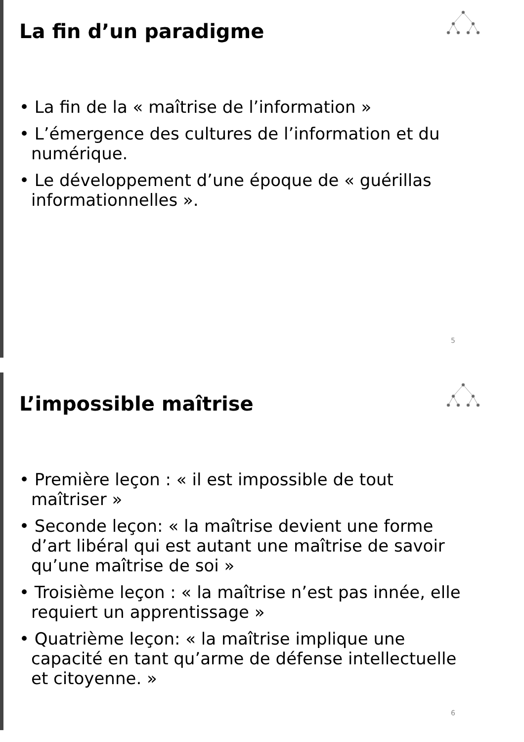La fin d’un paradigme
• La fin de la « maîtrise de l’information »
• L’émergence des cultures de l’information et du numérique.
• Le développement d’une époque de « guérillas informationnelles ».
5
L’impossible maîtrise
• Première leçon : « il est impossible de tout maîtriser »
• Seconde leçon: « la maîtrise devient une forme d’art libéral qui est autant une maîtrise de savoir qu’une maîtrise de soi »
• Troisième leçon : « la maîtrise n’est pas innée, elle requiert un apprentissage »
• Quatrième leçon: « la maîtrise implique une capacité en tant qu’arme de défense intellectuelle et citoyenne. »
6